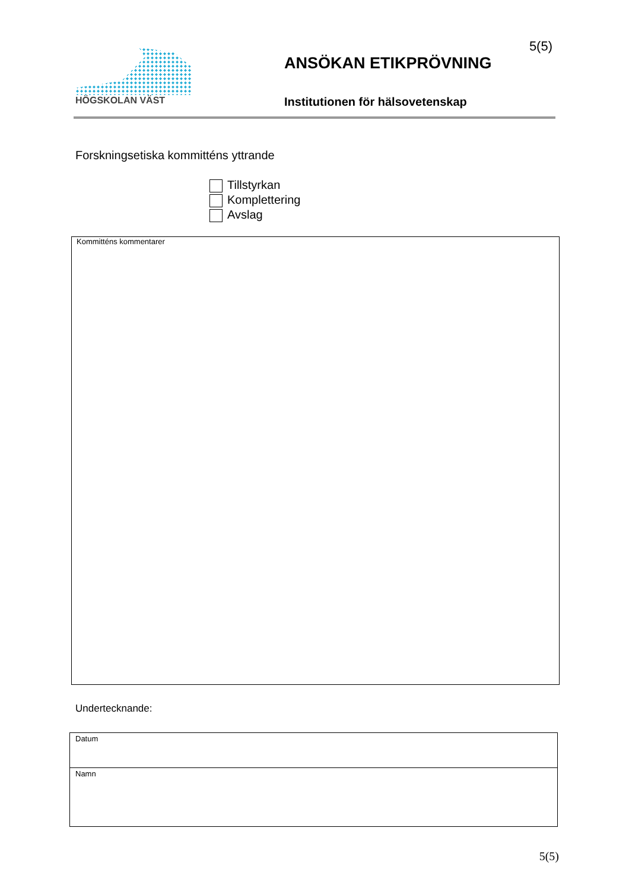HÖGSKOLAN VÄST
5(5)
ANSÖKAN ETIKPRÖVNING
Institutionen för hälsovetenskap
Forskningsetiska kommitténs yttrande
Tillstyrkan
Komplettering
Avslag
Kommitténs kommentarer
Undertecknande:
| Datum |
| Namn |
5(5)